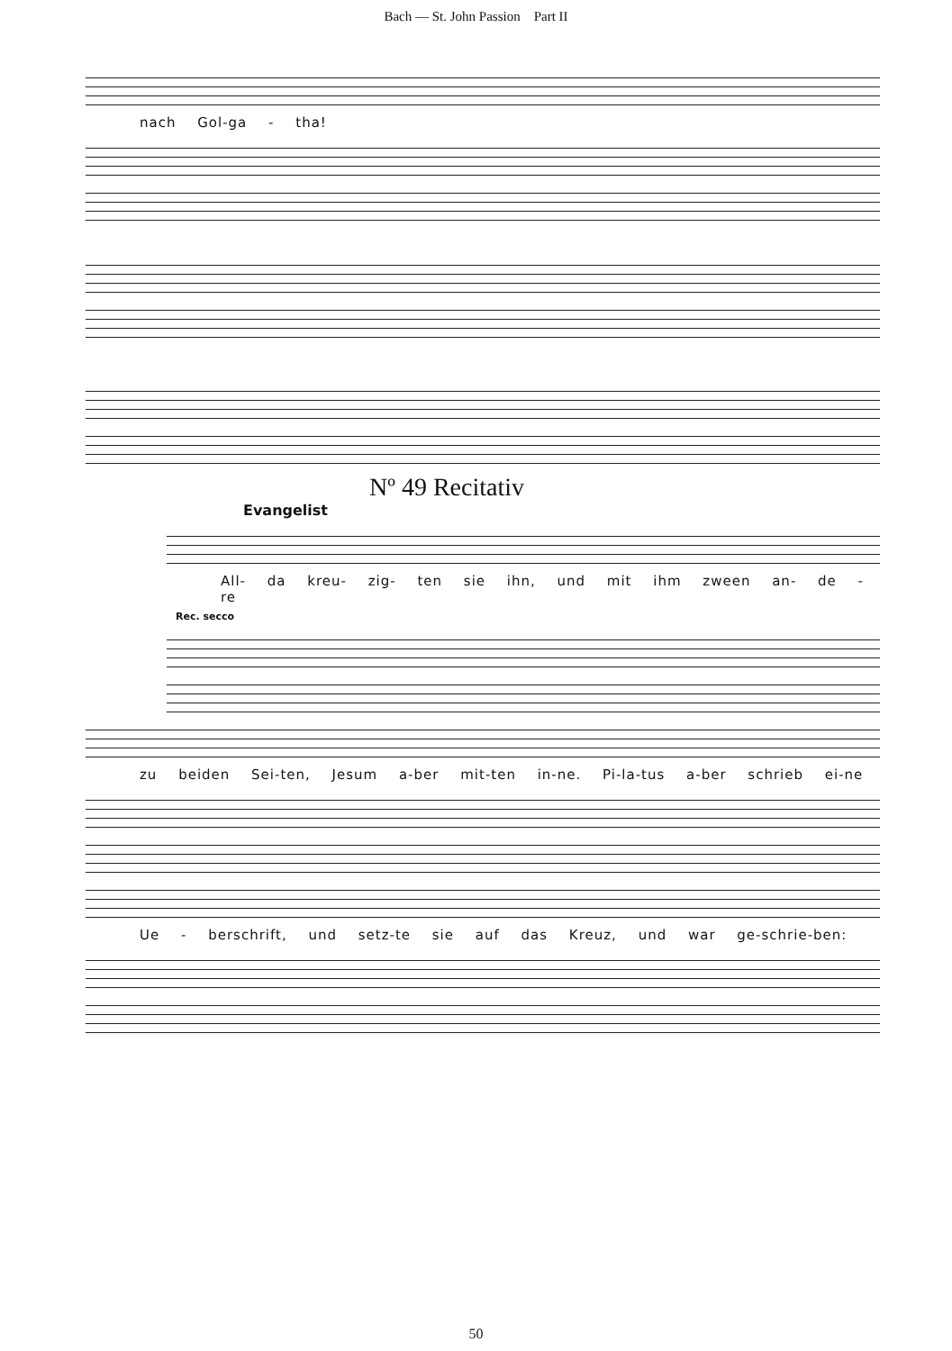Bach — St. John Passion Part II
nach Gol-ga - tha!
Nº 49 Recitativ
Evangelist
All- da kreu- zig- ten sie ihn, und mit ihm zween an- de - re
Rec. secco
zu beiden Sei-ten, Jesum a-ber mit-ten in-ne. Pi-la-tus a-ber schrieb ei-ne
Ue - berschrift, und setz-te sie auf das Kreuz, und war ge-schrie-ben:
50